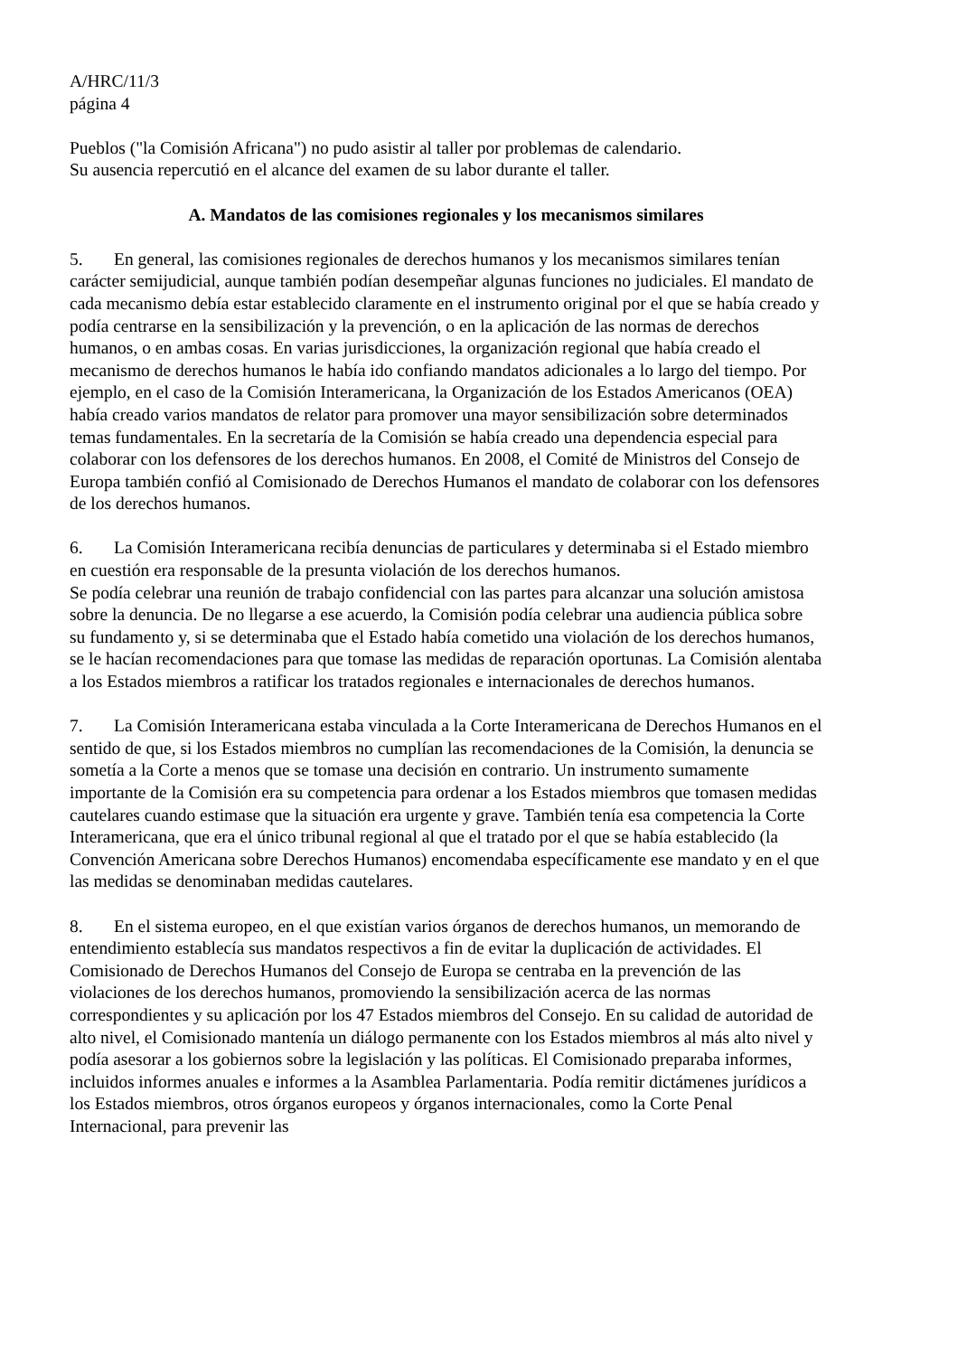A/HRC/11/3
página 4
Pueblos ("la Comisión Africana") no pudo asistir al taller por problemas de calendario.
Su ausencia repercutió en el alcance del examen de su labor durante el taller.
A. Mandatos de las comisiones regionales y los mecanismos similares
5. En general, las comisiones regionales de derechos humanos y los mecanismos similares tenían carácter semijudicial, aunque también podían desempeñar algunas funciones no judiciales. El mandato de cada mecanismo debía estar establecido claramente en el instrumento original por el que se había creado y podía centrarse en la sensibilización y la prevención, o en la aplicación de las normas de derechos humanos, o en ambas cosas. En varias jurisdicciones, la organización regional que había creado el mecanismo de derechos humanos le había ido confiando mandatos adicionales a lo largo del tiempo. Por ejemplo, en el caso de la Comisión Interamericana, la Organización de los Estados Americanos (OEA) había creado varios mandatos de relator para promover una mayor sensibilización sobre determinados temas fundamentales. En la secretaría de la Comisión se había creado una dependencia especial para colaborar con los defensores de los derechos humanos. En 2008, el Comité de Ministros del Consejo de Europa también confió al Comisionado de Derechos Humanos el mandato de colaborar con los defensores de los derechos humanos.
6. La Comisión Interamericana recibía denuncias de particulares y determinaba si el Estado miembro en cuestión era responsable de la presunta violación de los derechos humanos.
Se podía celebrar una reunión de trabajo confidencial con las partes para alcanzar una solución amistosa sobre la denuncia. De no llegarse a ese acuerdo, la Comisión podía celebrar una audiencia pública sobre su fundamento y, si se determinaba que el Estado había cometido una violación de los derechos humanos, se le hacían recomendaciones para que tomase las medidas de reparación oportunas. La Comisión alentaba a los Estados miembros a ratificar los tratados regionales e internacionales de derechos humanos.
7. La Comisión Interamericana estaba vinculada a la Corte Interamericana de Derechos Humanos en el sentido de que, si los Estados miembros no cumplían las recomendaciones de la Comisión, la denuncia se sometía a la Corte a menos que se tomase una decisión en contrario. Un instrumento sumamente importante de la Comisión era su competencia para ordenar a los Estados miembros que tomasen medidas cautelares cuando estimase que la situación era urgente y grave. También tenía esa competencia la Corte Interamericana, que era el único tribunal regional al que el tratado por el que se había establecido (la Convención Americana sobre Derechos Humanos) encomendaba específicamente ese mandato y en el que las medidas se denominaban medidas cautelares.
8. En el sistema europeo, en el que existían varios órganos de derechos humanos, un memorando de entendimiento establecía sus mandatos respectivos a fin de evitar la duplicación de actividades. El Comisionado de Derechos Humanos del Consejo de Europa se centraba en la prevención de las violaciones de los derechos humanos, promoviendo la sensibilización acerca de las normas correspondientes y su aplicación por los 47 Estados miembros del Consejo. En su calidad de autoridad de alto nivel, el Comisionado mantenía un diálogo permanente con los Estados miembros al más alto nivel y podía asesorar a los gobiernos sobre la legislación y las políticas. El Comisionado preparaba informes, incluidos informes anuales e informes a la Asamblea Parlamentaria. Podía remitir dictámenes jurídicos a los Estados miembros, otros órganos europeos y órganos internacionales, como la Corte Penal Internacional, para prevenir las